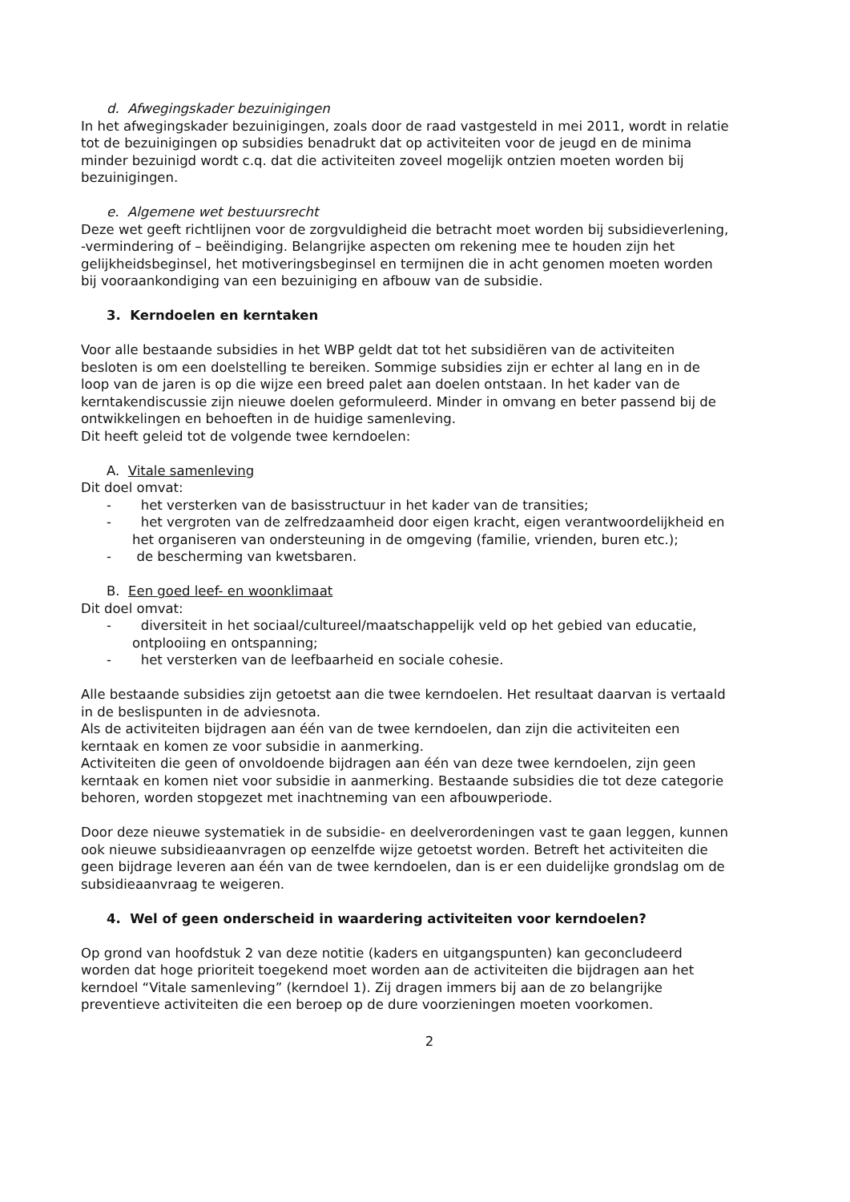d. Afwegingskader bezuinigingen
In het afwegingskader bezuinigingen, zoals door de raad vastgesteld in mei 2011, wordt in relatie tot de bezuinigingen op subsidies benadrukt dat op activiteiten voor de jeugd en de minima minder bezuinigd wordt c.q. dat die activiteiten zoveel mogelijk ontzien moeten worden bij bezuinigingen.
e. Algemene wet bestuursrecht
Deze wet geeft richtlijnen voor de zorgvuldigheid die betracht moet worden bij subsidieverlening, -vermindering of – beëindiging. Belangrijke aspecten om rekening mee te houden zijn het gelijkheidsbeginsel, het motiveringsbeginsel en termijnen die in acht genomen moeten worden bij vooraankondiging van een bezuiniging en afbouw van de subsidie.
3. Kerndoelen en kerntaken
Voor alle bestaande subsidies in het WBP geldt dat tot het subsidiëren van de activiteiten besloten is om een doelstelling te bereiken. Sommige subsidies zijn er echter al lang en in de loop van de jaren is op die wijze een breed palet aan doelen ontstaan. In het kader van de kerntakendiscussie zijn nieuwe doelen geformuleerd. Minder in omvang en beter passend bij de ontwikkelingen en behoeften in de huidige samenleving.
Dit heeft geleid tot de volgende twee kerndoelen:
A. Vitale samenleving
Dit doel omvat:
- het versterken van de basisstructuur in het kader van de transities;
- het vergroten van de zelfredzaamheid door eigen kracht, eigen verantwoordelijkheid en het organiseren van ondersteuning in de omgeving (familie, vrienden, buren etc.);
- de bescherming van kwetsbaren.
B. Een goed leef- en woonklimaat
Dit doel omvat:
- diversiteit in het sociaal/cultureel/maatschappelijk veld op het gebied van educatie, ontplooiing en ontspanning;
- het versterken van de leefbaarheid en sociale cohesie.
Alle bestaande subsidies zijn getoetst aan die twee kerndoelen. Het resultaat daarvan is vertaald in de beslispunten in de adviesnota.
Als de activiteiten bijdragen aan één van de twee kerndoelen, dan zijn die activiteiten een kerntaak en komen ze voor subsidie in aanmerking.
Activiteiten die geen of onvoldoende bijdragen aan één van deze twee kerndoelen, zijn geen kerntaak en komen niet voor subsidie in aanmerking. Bestaande subsidies die tot deze categorie behoren, worden stopgezet met inachtneming van een afbouwperiode.
Door deze nieuwe systematiek in de subsidie- en deelverordeningen vast te gaan leggen, kunnen ook nieuwe subsidieaanvragen op eenzelfde wijze getoetst worden. Betreft het activiteiten die geen bijdrage leveren aan één van de twee kerndoelen, dan is er een duidelijke grondslag om de subsidieaanvraag te weigeren.
4. Wel of geen onderscheid in waardering activiteiten voor kerndoelen?
Op grond van hoofdstuk 2 van deze notitie (kaders en uitgangspunten) kan geconcludeerd worden dat hoge prioriteit toegekend moet worden aan de activiteiten die bijdragen aan het kerndoel “Vitale samenleving” (kerndoel 1). Zij dragen immers bij aan de zo belangrijke preventieve activiteiten die een beroep op de dure voorzieningen moeten voorkomen.
2